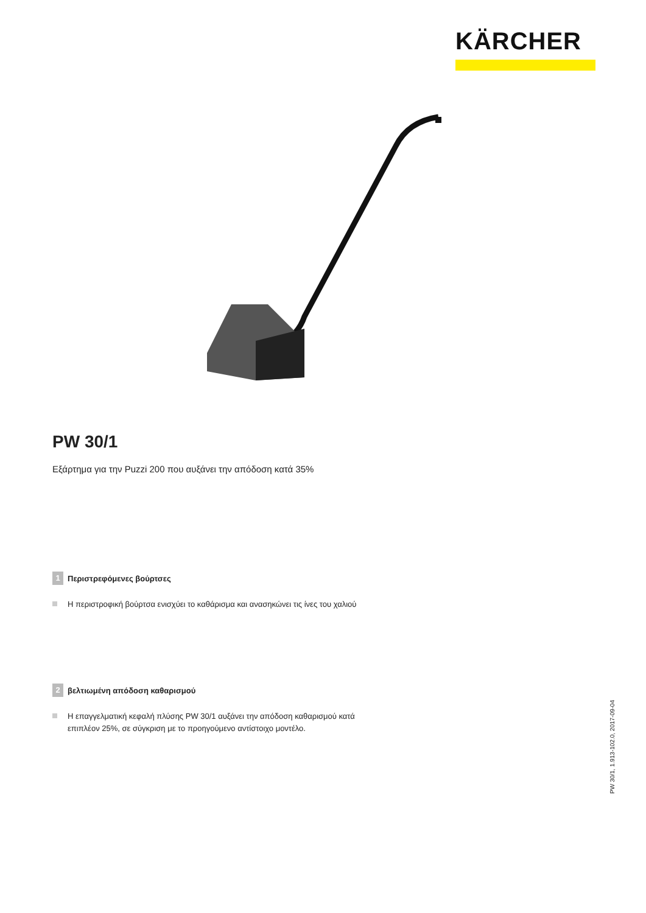KÄRCHER
PW 30/1
Εξάρτημα για την Puzzi 200 που αυξάνει την απόδοση κατά 35%
1 Περιστρεφόμενες βούρτσες
Η περιστροφική βούρτσα ενισχύει το καθάρισμα και ανασηκώνει τις ίνες του χαλιού
2 βελτιωμένη απόδοση καθαρισμού
Η επαγγελματική κεφαλή πλύσης PW 30/1 αυξάνει την απόδοση καθαρισμού κατά επιπλέον 25%, σε σύγκριση με το προηγούμενο αντίστοιχο μοντέλο.
PW 30/1, 1.913-102.0, 2017-09-04